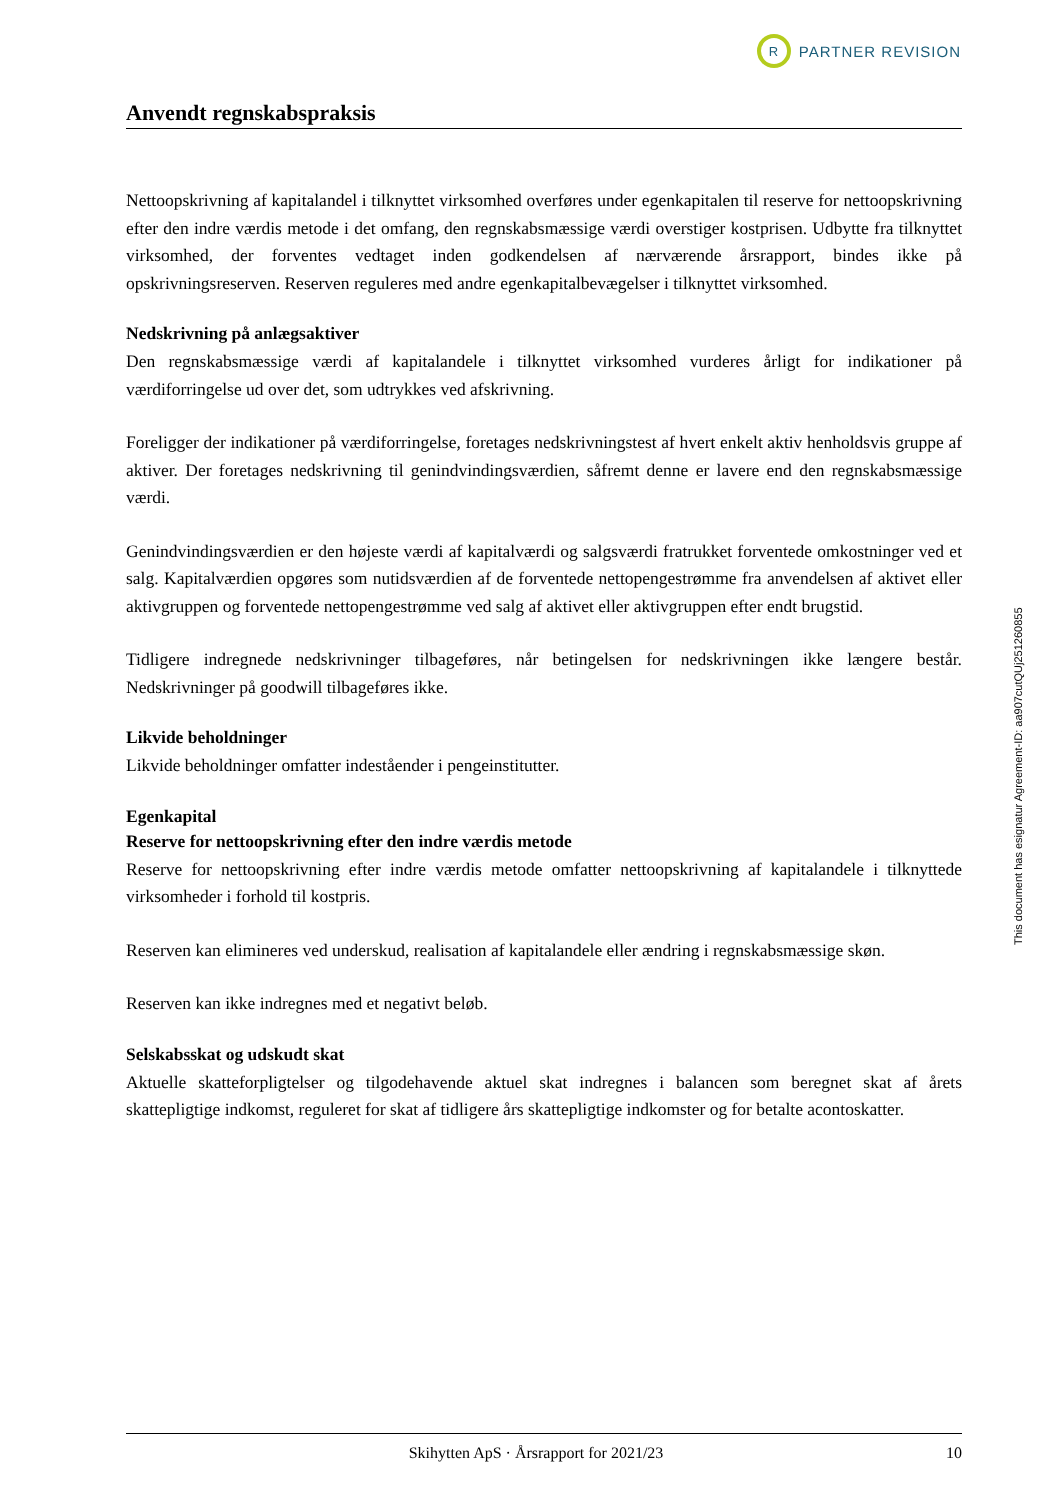R
PARTNER REVISION
Anvendt regnskabspraksis
Nettoopskrivning af kapitalandel i tilknyttet virksomhed overføres under egenkapitalen til reserve for nettoopskrivning efter den indre værdis metode i det omfang, den regnskabsmæssige værdi overstiger kostprisen. Udbytte fra tilknyttet virksomhed, der forventes vedtaget inden godkendelsen af nærværende årsrapport, bindes ikke på opskrivningsreserven. Reserven reguleres med andre egenkapitalbevægelser i tilknyttet virksomhed.
Nedskrivning på anlægsaktiver
Den regnskabsmæssige værdi af kapitalandele i tilknyttet virksomhed vurderes årligt for indikationer på værdiforringelse ud over det, som udtrykkes ved afskrivning.
Foreligger der indikationer på værdiforringelse, foretages nedskrivningstest af hvert enkelt aktiv henholdsvis gruppe af aktiver. Der foretages nedskrivning til genindvindingsværdien, såfremt denne er lavere end den regnskabsmæssige værdi.
Genindvindingsværdien er den højeste værdi af kapitalværdi og salgsværdi fratrukket forventede omkostninger ved et salg. Kapitalværdien opgøres som nutidsværdien af de forventede nettopengestrømme fra anvendelsen af aktivet eller aktivgruppen og forventede nettopengestrømme ved salg af aktivet eller aktivgruppen efter endt brugstid.
Tidligere indregnede nedskrivninger tilbageføres, når betingelsen for nedskrivningen ikke længere består. Nedskrivninger på goodwill tilbageføres ikke.
Likvide beholdninger
Likvide beholdninger omfatter indeståender i pengeinstitutter.
Egenkapital
Reserve for nettoopskrivning efter den indre værdis metode
Reserve for nettoopskrivning efter indre værdis metode omfatter nettoopskrivning af kapitalandele i tilknyttede virksomheder i forhold til kostpris.
Reserven kan elimineres ved underskud, realisation af kapitalandele eller ændring i regnskabsmæssige skøn.
Reserven kan ikke indregnes med et negativt beløb.
Selskabsskat og udskudt skat
Aktuelle skatteforpligtelser og tilgodehavende aktuel skat indregnes i balancen som beregnet skat af årets skattepligtige indkomst, reguleret for skat af tidligere års skattepligtige indkomster og for betalte acontoskatter.
This document has esignatur Agreement-ID: aa907cutQUj251260855
Skihytten ApS · Årsrapport for 2021/23 10